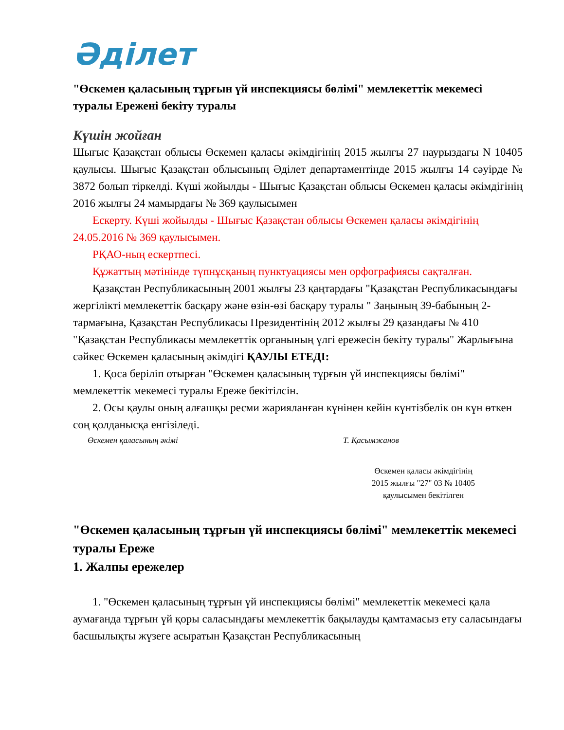Әділет
"Өскемен қаласының тұрғын үй инспекциясы бөлімі" мемлекеттік мекемесі туралы Ережені бекіту туралы
Күшін жойған
Шығыс Қазақстан облысы Өскемен қаласы әкімдігінің 2015 жылғы 27 наурыздағы N 10405 қаулысы. Шығыс Қазақстан облысының Әділет департаментінде 2015 жылғы 14 сәуірде № 3872 болып тіркелді. Күші жойылды - Шығыс Қазақстан облысы Өскемен қаласы әкімдігінің 2016 жылғы 24 мамырдағы № 369 қаулысымен
Ескерту. Күші жойылды - Шығыс Қазақстан облысы Өскемен қаласы әкімдігінің 24.05.2016 № 369 қаулысымен.
РҚАО-ның ескертпесі.
Құжаттың мәтінінде түпнұсқаның пунктуациясы мен орфографиясы сақталған.
Қазақстан Республикасының 2001 жылғы 23 қаңтардағы "Қазақстан Республикасындағы жергілікті мемлекеттік басқару және өзін-өзі басқару туралы " Заңының 39-бабының 2-тармағына, Қазақстан Республикасы Президентінің 2012 жылғы 29 қазандағы № 410 "Қазақстан Республикасы мемлекеттік органының үлгі ережесін бекіту туралы" Жарлығына сәйкес Өскемен қаласының әкімдігі ҚАУЛЫ ЕТЕДІ:
1. Қоса беріліп отырған "Өскемен қаласының тұрғын үй инспекциясы бөлімі" мемлекеттік мекемесі туралы Ереже бекітілсін.
2. Осы қаулы оның алғашқы ресми жарияланған күнінен кейін күнтізбелік он күн өткен соң қолданысқа енгізіледі.
Өскемен қаласының әкімі Т. Қасымжанов
Өскемен қаласы әкімдігінің
2015 жылғы "27" 03 № 10405
қаулысымен бекітілген
"Өскемен қаласының тұрғын үй инспекциясы бөлімі" мемлекеттік мекемесі туралы Ереже
1. Жалпы ережелер
1. "Өскемен қаласының тұрғын үй инспекциясы бөлімі" мемлекеттік мекемесі қала аумағанда тұрғын үй қоры саласындағы мемлекеттік бақылауды қамтамасыз ету саласындағы басшылықты жүзеге асыратын Қазақстан Республикасының